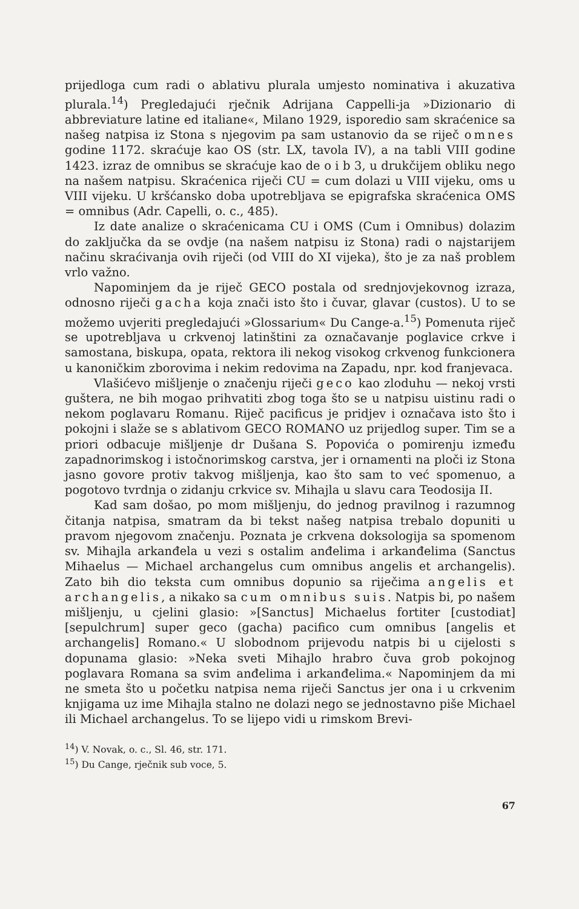prijedloga cum radi o ablativu plurala umjesto nominativa i akuzativa plurala.<sup>14</sup>) Pregledajući rječnik Adrijana Cappelli-ja »Dizionario di abbreviature latine ed italiane«, Milano 1929, isporedio sam skraćenice sa našeg natpisa iz Stona s njegovim pa sam ustanovio da se riječ omnes godine 1172. skraćuje kao OS (str. LX, tavola IV), a na tabli VIII godine 1423. izraz de omnibus se skraćuje kao de o i b 3, u drukčijem obliku nego na našem natpisu. Skraćenica riječi CU = cum dolazi u VIII vijeku, oms u VIII vijeku. U kršćansko doba upotrebljava se epigrafska skraćenica OMS = omnibus (Adr. Capelli, o. c., 485).
Iz date analize o skraćenicama CU i OMS (Cum i Omnibus) dolazim do zaključka da se ovdje (na našem natpisu iz Stona) radi o najstarijem načinu skraćivanja ovih riječi (od VIII do XI vijeka), što je za naš problem vrlo važno.
Napominjem da je riječ GECO postala od srednjovjekovnog izraza, odnosno riječi gacha koja znači isto što i čuvar, glavar (custos). U to se možemo uvjeriti pregledajući »Glossarium« Du Cange-a.<sup>15</sup>) Pomenuta riječ se upotrebljava u crkvenoj latinštini za označavanje poglavice crkve i samostana, biskupa, opata, rektora ili nekog visokog crkvenog funkcionera u kanoničkim zborovima i nekim redovima na Zapadu, npr. kod franjevaca.
Vlašićevo mišljenje o značenju riječi geco kao zloduhu — nekoj vrsti guštera, ne bih mogao prihvatiti zbog toga što se u natpisu uistinu radi o nekom poglavaru Romanu. Riječ pacificus je pridjev i označava isto što i pokojni i slaže se s ablativom GECO ROMANO uz prijedlog super. Tim se a priori odbacuje mišljenje dr Dušana S. Popovića o pomirenju između zapadnorimskog i istočnorimskog carstva, jer i ornamenti na ploči iz Stona jasno govore protiv takvog mišljenja, kao što sam to već spomenuo, a pogotovo tvrdnja o zidanju crkvice sv. Mihajla u slavu cara Teodosija II.
Kad sam došao, po mom mišljenju, do jednog pravilnog i razumnog čitanja natpisa, smatram da bi tekst našeg natpisa trebalo dopuniti u pravom njegovom značenju. Poznata je crkvena doksologija sa spomenom sv. Mihajla arkanđela u vezi s ostalim anđelima i arkanđelima (Sanctus Mihaelus — Michael archangelus cum omnibus angelis et archangelis). Zato bih dio teksta cum omnibus dopunio sa riječima angelis et archangelis, a nikako sa cum omnibus suis. Natpis bi, po našem mišljenju, u cjelini glasio: »[Sanctus] Michaelus fortiter [custodiat] [sepulchrum] super geco (gacha) pacifico cum omnibus [angelis et archangelis] Romano.« U slobodnom prijevodu natpis bi u cijelosti s dopunama glasio: »Neka sveti Mihajlo hrabro čuva grob pokojnog poglavara Romana sa svim anđelima i arkanđelima.« Napominjem da mi ne smeta što u početku natpisa nema riječi Sanctus jer ona i u crkvenim knjigama uz ime Mihajla stalno ne dolazi nego se jednostavno piše Michael ili Michael archangelus. To se lijepo vidi u rimskom Brevi-
<sup>14</sup>) V. Novak, o. c., Sl. 46, str. 171.
<sup>15</sup>) Du Cange, rječnik sub voce, 5.
67